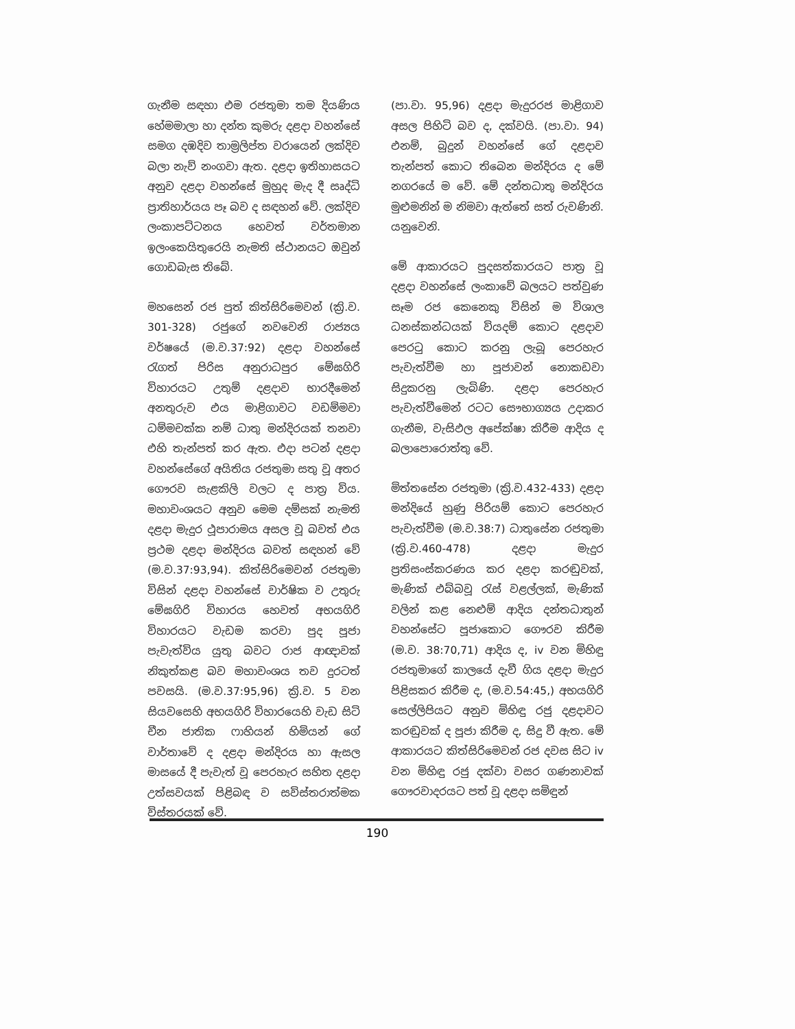ගැනීම සඳහා එම රජතුමා තම දියණිය හේමමාලා හා දන්ත කුමරු දළදා වහන්සේ සමග දඹදිව තාම්‍රලිප්ත වරායෙන් ලක්දිව බලා නැව් නංගවා ඇත. දළදා ඉතිහාසයට අනුව දළදා වහන්සේ මුහුද මැද දී සෘද්ධි ප්‍රාතිහාර්යය පෑ බව ද සඳහන් වේ. ලක්දිව ලංකාපට්ටනය හෙවත් වර්තමාන ඉලංකෙයිතුරෙයි නැමති ස්ථානයට ඔවුන් ගොඩබැස තිබේ.
මහසෙන් රජ පුත් කිත්සිරිමෙවන් (ක්‍රි.ව. 301-328) රජුගේ නවවෙනි රාජ්‍යය වර්ෂයේ (ම.ව.37:92) දළදා වහන්සේ රැගත් පිරිස අනුරාධපුර මේඝගිරි විහාරයට උතුම් දළදාව භාරදීමෙන් අනතුරුව එය මාළිගාවට වඩම්මවා ධම්මචක්ක නම් ධාතු මන්දිරයක් තනවා එහි තැන්පත් කර ඇත. එදා පටන් දළදා වහන්සේගේ අයිතිය රජතුමා සතු වූ අතර ගෞරව සැළකිලි වලට ද පාත්‍ර විය. මහාවංශයට අනුව මෙම දම්සක් නැමති දළදා මැදුර ථූපාරාමය අසල වූ බවත් එය ප්‍රථම දළදා මන්දිරය බවත් සඳහන් වේ (ම.ව.37:93,94). කිත්සිරිමෙවන් රජතුමා විසින් දළදා වහන්සේ වාර්ෂික ව උතුරු මේඝගිරි විහාරය හෙවත් අභයගිරි විහාරයට වැඩම කරවා පුද පූජා පැවැත්විය යුතු බවට රාජ ආඥාවක් නිකුත්කළ බව මහාවංශය තව දුරටත් පවසයි. (ම.ව.37:95,96) ක්‍රි.ව. 5 වන සියවසෙහි අභයගිරි විහාරයෙහි වැඩ සිටි චීන ජාතික ෆාහියන් හිමියන් ගේ වාර්තාවේ ද දළදා මන්දිරය හා ඇසල මාසයේ දී පැවැත් වූ පෙරහැර සහිත දළදා උත්සවයක් පිළිබඳ ව සවිස්තරාත්මක විස්තරයක් වේ.
(පා.වා. 95,96) දළදා මැදුරරජ මාළිගාව අසල පිහිටි බව ද, දක්වයි. (පා.වා. 94) එනම්, බුදුන් වහන්සේ ගේ දළදාව තැන්පත් කොට තිබෙන මන්දිරය ද මේ නගරයේ ම වේ. මේ දන්තධාතු මන්දිරය මුළුමනින් ම නිමවා ඇත්තේ සත් රුවණිනි. යනුවෙනි.
මේ ආකාරයට පුදසත්කාරයට පාත්‍ර වූ දළදා වහන්සේ ලංකාවේ බලයට පත්වුණ සෑම රජ කෙනෙකු විසින් ම විශාල ධනස්කන්ධයක් වියදම් කොට දළදාව පෙරටු කොට කරනු ලැබූ පෙරහැර පැවැත්වීම හා පූජාවන් නොකඩවා සිදුකරනු ලැබිණි. දළදා පෙරහැර පැවැත්වීමෙන් රටට සෞභාග්‍යය උදාකර ගැනීම, වැසිඵල අපේක්ෂා කිරීම ආදිය ද බලාපොරොත්තු වේ.
මිත්තසේන රජතුමා (ක්‍රි.ව.432-433) දළදා මන්දියේ හුණු පිරියම් කොට පෙරහැර පැවැත්වීම (ම.ව.38:7) ධාතුසේන රජතුමා (ක්‍රි.ව.460-478) දළදා මැදුර ප්‍රතිසංස්කරණය කර දළදා කරඬුවක්, මැණික් එබ්බවූ රැස් වළල්ලක්, මැණික් වලින් කළ නෙළුම් ආදිය දන්තධාතුන් වහන්සේට පූජාකොට ගෞරව කිරීම (ම.ව. 38:70,71) ආදිය ද, iv වන මිහිඳු රජතුමාගේ කාලයේ දැවී ගිය දළදා මැදුර පිළිසකර කිරීම ද, (ම.ව.54:45,) අභයගිරි සෙල්ලිපියට අනුව මිහිඳු රජු දළදාවට කරඬුවක් ද පූජා කිරීම ද, සිදු වී ඇත. මේ ආකාරයට කිත්සිරිමෙවන් රජ දවස සිට iv වන මිහිඳු රජු දක්වා වසර ගණනාවක් ගෞරවාදරයට පත් වූ දළදා සමිඳුන්
190